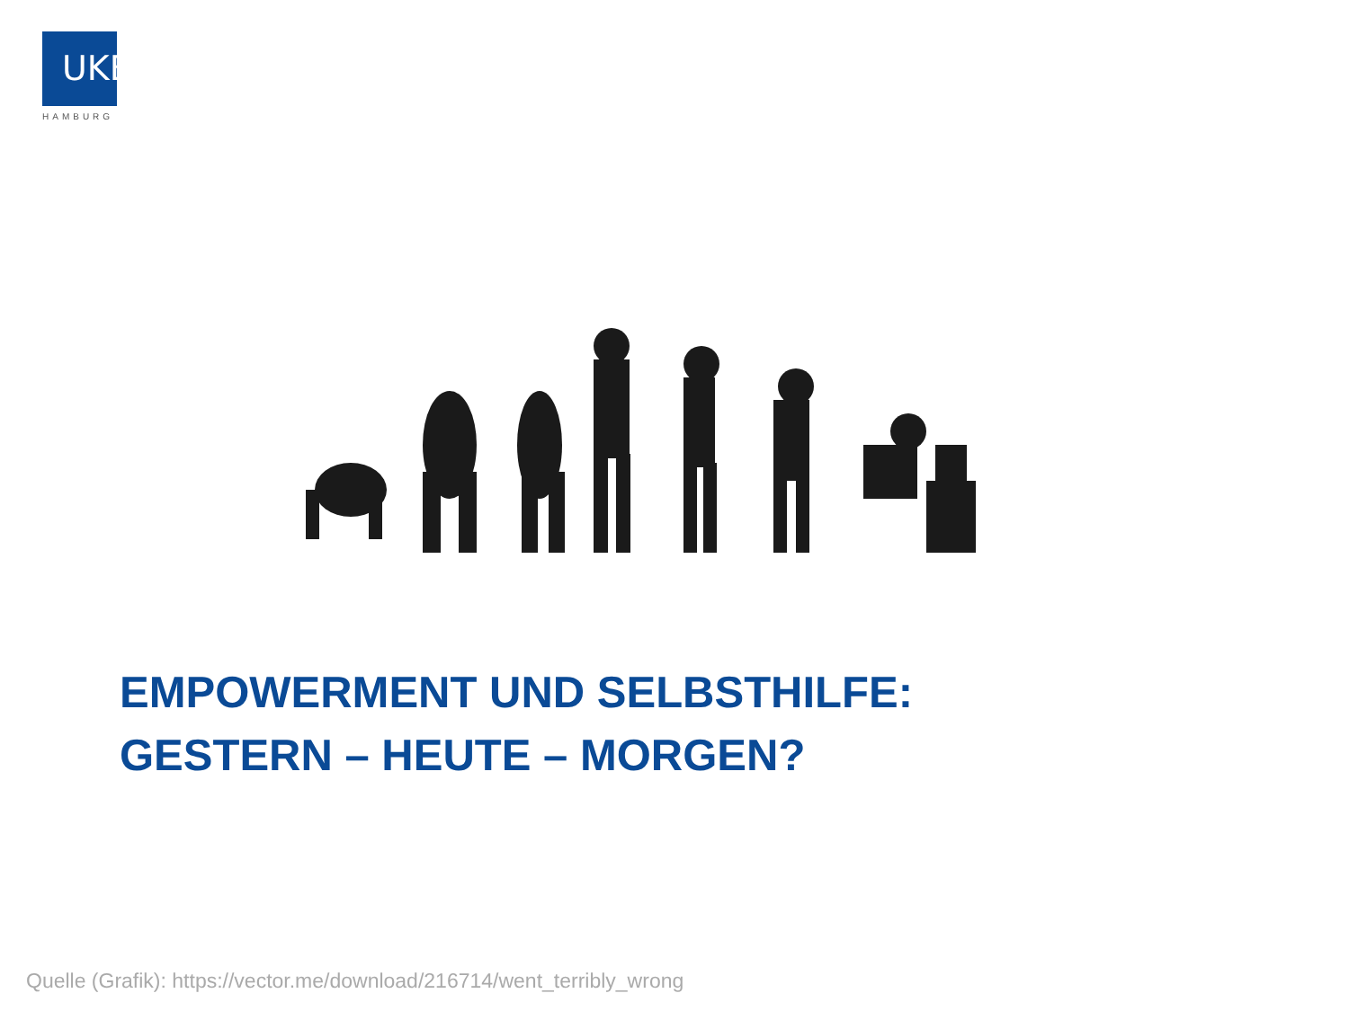UKE
HAMBURG
EMPOWERMENT UND SELBSTHILFE:
GESTERN – HEUTE – MORGEN?
Quelle (Grafik): https://vector.me/download/216714/went_terribly_wrong